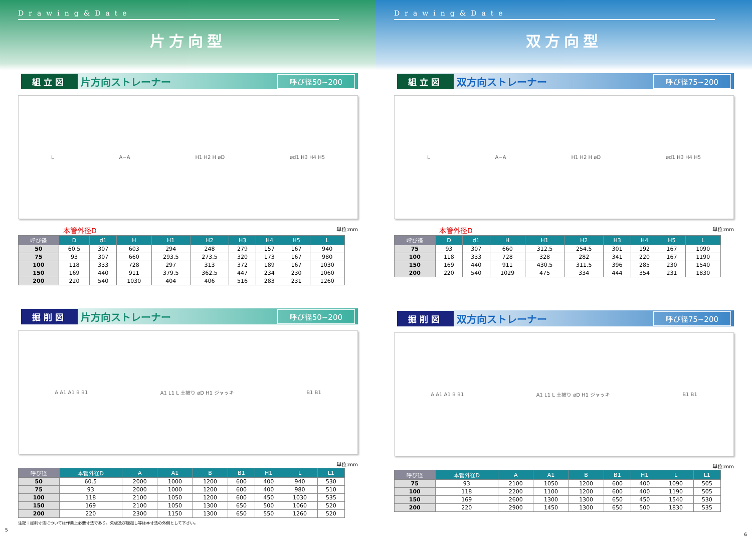Drawing&Date
片方向型
組立図 片方向ストレーナー 呼び径50~200
L A−A H1 H2 H øD ød1 H3 H4 H5
本管外径D 単位:mm
| 呼び径 | D | d1 | H | H1 | H2 | H3 | H4 | H5 | L |
| --- | --- | --- | --- | --- | --- | --- | --- | --- | --- |
| 50 | 60.5 | 307 | 603 | 294 | 248 | 279 | 157 | 167 | 940 |
| 75 | 93 | 307 | 660 | 293.5 | 273.5 | 320 | 173 | 167 | 980 |
| 100 | 118 | 333 | 728 | 297 | 313 | 372 | 189 | 167 | 1030 |
| 150 | 169 | 440 | 911 | 379.5 | 362.5 | 447 | 234 | 230 | 1060 |
| 200 | 220 | 540 | 1030 | 404 | 406 | 516 | 283 | 231 | 1260 |
掘削図 片方向ストレーナー 呼び径50~200
A A1 A1 B B1 A1 L1 L 土被り øD H1 ジャッキ B1 B1
単位:mm
| 呼び径 | 本管外径D | A | A1 | B | B1 | H1 | L | L1 |
| --- | --- | --- | --- | --- | --- | --- | --- | --- |
| 50 | 60.5 | 2000 | 1000 | 1200 | 600 | 400 | 940 | 530 |
| 75 | 93 | 2000 | 1000 | 1200 | 600 | 400 | 980 | 510 |
| 100 | 118 | 2100 | 1050 | 1200 | 600 | 450 | 1030 | 535 |
| 150 | 169 | 2100 | 1050 | 1300 | 650 | 500 | 1060 | 520 |
| 200 | 220 | 2300 | 1150 | 1300 | 650 | 550 | 1260 | 520 |
注記：掘削寸法については作業上必要寸法であり、矢板及び腹起し等は本寸法の外側として下さい。
5
Drawing&Date
双方向型
組立図 双方向ストレーナー 呼び径75~200
L A−A H1 H2 H øD ød1 H3 H4 H5
本管外径D 単位:mm
| 呼び径 | D | d1 | H | H1 | H2 | H3 | H4 | H5 | L |
| --- | --- | --- | --- | --- | --- | --- | --- | --- | --- |
| 75 | 93 | 307 | 660 | 312.5 | 254.5 | 301 | 192 | 167 | 1090 |
| 100 | 118 | 333 | 728 | 328 | 282 | 341 | 220 | 167 | 1190 |
| 150 | 169 | 440 | 911 | 430.5 | 311.5 | 396 | 285 | 230 | 1540 |
| 200 | 220 | 540 | 1029 | 475 | 334 | 444 | 354 | 231 | 1830 |
掘削図 双方向ストレーナー 呼び径75~200
A A1 A1 B B1 A1 L1 L 土被り øD H1 ジャッキ B1 B1
単位:mm
| 呼び径 | 本管外径D | A | A1 | B | B1 | H1 | L | L1 |
| --- | --- | --- | --- | --- | --- | --- | --- | --- |
| 75 | 93 | 2100 | 1050 | 1200 | 600 | 400 | 1090 | 505 |
| 100 | 118 | 2200 | 1100 | 1200 | 600 | 400 | 1190 | 505 |
| 150 | 169 | 2600 | 1300 | 1300 | 650 | 450 | 1540 | 530 |
| 200 | 220 | 2900 | 1450 | 1300 | 650 | 500 | 1830 | 535 |
6